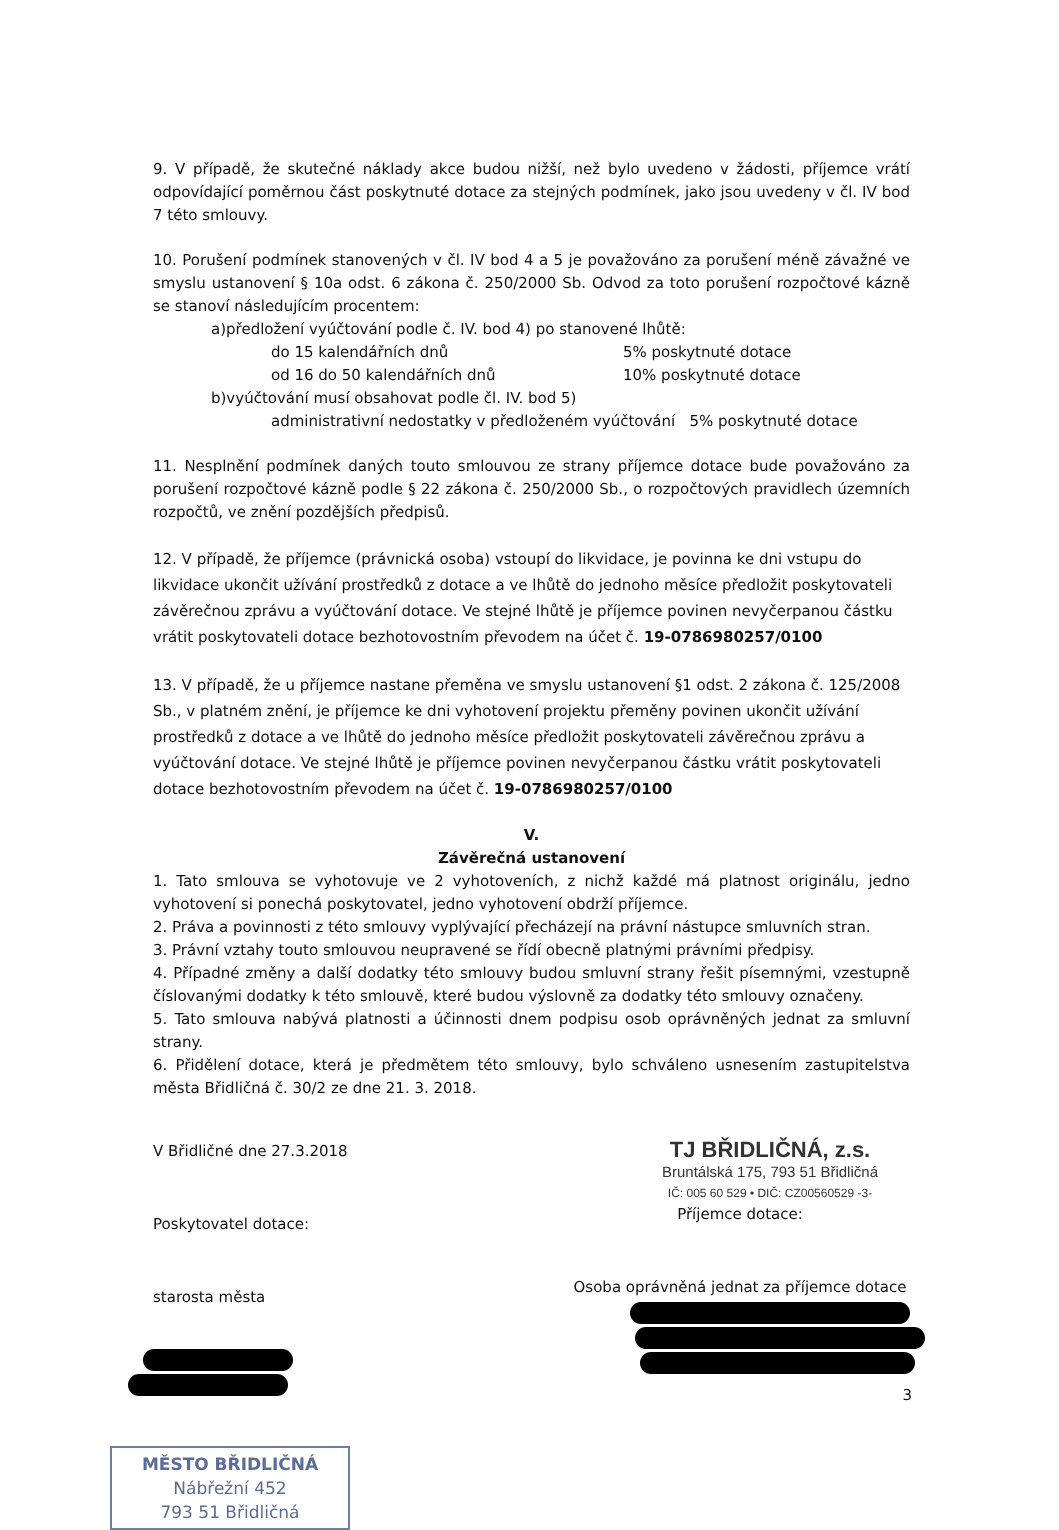9. V případě, že skutečné náklady akce budou nižší, než bylo uvedeno v žádosti, příjemce vrátí odpovídající poměrnou část poskytnuté dotace za stejných podmínek, jako jsou uvedeny v čl. IV bod 7 této smlouvy.
10. Porušení podmínek stanovených v čl. IV bod 4 a 5 je považováno za porušení méně závažné ve smyslu ustanovení § 10a odst. 6 zákona č. 250/2000 Sb. Odvod za toto porušení rozpočtové kázně se stanoví následujícím procentem:
a)předložení vyúčtování podle č. IV. bod 4) po stanovené lhůtě:
do 15 kalendářních dnů 5% poskytnuté dotace
od 16 do 50 kalendářních dnů 10% poskytnuté dotace
b)vyúčtování musí obsahovat podle čl. IV. bod 5)
administrativní nedostatky v předloženém vyúčtování 5% poskytnuté dotace
11. Nesplnění podmínek daných touto smlouvou ze strany příjemce dotace bude považováno za porušení rozpočtové kázně podle § 22 zákona č. 250/2000 Sb., o rozpočtových pravidlech územních rozpočtů, ve znění pozdějších předpisů.
12. V případě, že příjemce (právnická osoba) vstoupí do likvidace, je povinna ke dni vstupu do likvidace ukončit užívání prostředků z dotace a ve lhůtě do jednoho měsíce předložit poskytovateli závěrečnou zprávu a vyúčtování dotace. Ve stejné lhůtě je příjemce povinen nevyčerpanou částku vrátit poskytovateli dotace bezhotovostním převodem na účet č. 19-0786980257/0100
13. V případě, že u příjemce nastane přeměna ve smyslu ustanovení §1 odst. 2 zákona č. 125/2008 Sb., v platném znění, je příjemce ke dni vyhotovení projektu přeměny povinen ukončit užívání prostředků z dotace a ve lhůtě do jednoho měsíce předložit poskytovateli závěrečnou zprávu a vyúčtování dotace. Ve stejné lhůtě je příjemce povinen nevyčerpanou částku vrátit poskytovateli dotace bezhotovostním převodem na účet č. 19-0786980257/0100
V.
Závěrečná ustanovení
1. Tato smlouva se vyhotovuje ve 2 vyhotoveních, z nichž každé má platnost originálu, jedno vyhotovení si ponechá poskytovatel, jedno vyhotovení obdrží příjemce.
2. Práva a povinnosti z této smlouvy vyplývající přecházejí na právní nástupce smluvních stran.
3. Právní vztahy touto smlouvou neupravené se řídí obecně platnými právními předpisy.
4. Případné změny a další dodatky této smlouvy budou smluvní strany řešit písemnými, vzestupně číslovanými dodatky k této smlouvě, které budou výslovně za dodatky této smlouvy označeny.
5. Tato smlouva nabývá platnosti a účinnosti dnem podpisu osob oprávněných jednat za smluvní strany.
6. Přidělení dotace, která je předmětem této smlouvy, bylo schváleno usnesením zastupitelstva města Břidličná č. 30/2 ze dne 21. 3. 2018.
V Břidličné dne 27.3.2018
Poskytovatel dotace:
starosta města
MĚSTO BŘIDLIČNÁ
Nábřežní 452
793 51 Břidličná
TJ BŘIDLIČNÁ, z.s.
Bruntálská 175, 793 51 Břidličná
IČ: 005 60 529 • DIČ: CZ00560529 -3-
Příjemce dotace:
Osoba oprávněná jednat za příjemce dotace
3